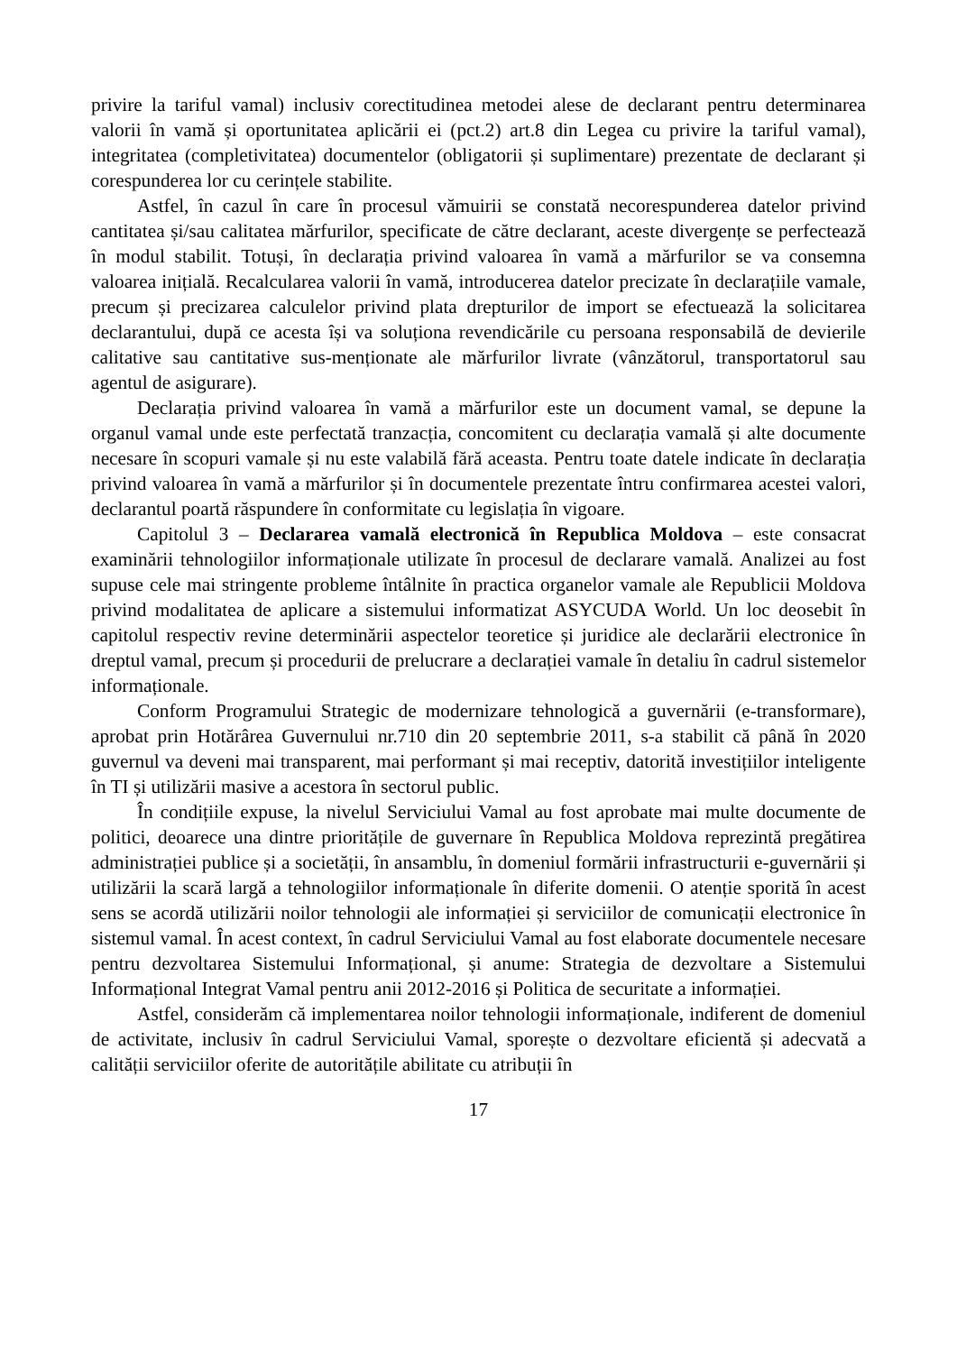privire la tariful vamal) inclusiv corectitudinea metodei alese de declarant pentru determinarea valorii în vamă și oportunitatea aplicării ei (pct.2) art.8 din Legea cu privire la tariful vamal), integritatea (completivitatea) documentelor (obligatorii și suplimentare) prezentate de declarant și corespunderea lor cu cerințele stabilite.
Astfel, în cazul în care în procesul vămuirii se constată necorespunderea datelor privind cantitatea și/sau calitatea mărfurilor, specificate de către declarant, aceste divergențe se perfectează în modul stabilit. Totuși, în declarația privind valoarea în vamă a mărfurilor se va consemna valoarea inițială. Recalcularea valorii în vamă, introducerea datelor precizate în declarațiile vamale, precum și precizarea calculelor privind plata drepturilor de import se efectuează la solicitarea declarantului, după ce acesta își va soluționa revendicările cu persoana responsabilă de devierile calitative sau cantitative sus-menționate ale mărfurilor livrate (vânzătorul, transportatorul sau agentul de asigurare).
Declarația privind valoarea în vamă a mărfurilor este un document vamal, se depune la organul vamal unde este perfectată tranzacția, concomitent cu declarația vamală și alte documente necesare în scopuri vamale și nu este valabilă fără aceasta. Pentru toate datele indicate în declarația privind valoarea în vamă a mărfurilor și în documentele prezentate întru confirmarea acestei valori, declarantul poartă răspundere în conformitate cu legislația în vigoare.
Capitolul 3 – Declararea vamală electronică în Republica Moldova – este consacrat examinării tehnologiilor informaționale utilizate în procesul de declarare vamală. Analizei au fost supuse cele mai stringente probleme întâlnite în practica organelor vamale ale Republicii Moldova privind modalitatea de aplicare a sistemului informatizat ASYCUDA World. Un loc deosebit în capitolul respectiv revine determinării aspectelor teoretice și juridice ale declarării electronice în dreptul vamal, precum și procedurii de prelucrare a declarației vamale în detaliu în cadrul sistemelor informaționale.
Conform Programului Strategic de modernizare tehnologică a guvernării (e-transformare), aprobat prin Hotărârea Guvernului nr.710 din 20 septembrie 2011, s-a stabilit că până în 2020 guvernul va deveni mai transparent, mai performant și mai receptiv, datorită investițiilor inteligente în TI și utilizării masive a acestora în sectorul public.
În condițiile expuse, la nivelul Serviciului Vamal au fost aprobate mai multe documente de politici, deoarece una dintre prioritățile de guvernare în Republica Moldova reprezintă pregătirea administrației publice și a societății, în ansamblu, în domeniul formării infrastructurii e-guvernării și utilizării la scară largă a tehnologiilor informaționale în diferite domenii. O atenție sporită în acest sens se acordă utilizării noilor tehnologii ale informației și serviciilor de comunicații electronice în sistemul vamal. În acest context, în cadrul Serviciului Vamal au fost elaborate documentele necesare pentru dezvoltarea Sistemului Informațional, și anume: Strategia de dezvoltare a Sistemului Informațional Integrat Vamal pentru anii 2012-2016 și Politica de securitate a informației.
Astfel, considerăm că implementarea noilor tehnologii informaționale, indiferent de domeniul de activitate, inclusiv în cadrul Serviciului Vamal, sporește o dezvoltare eficientă și adecvată a calității serviciilor oferite de autoritățile abilitate cu atribuții în
17